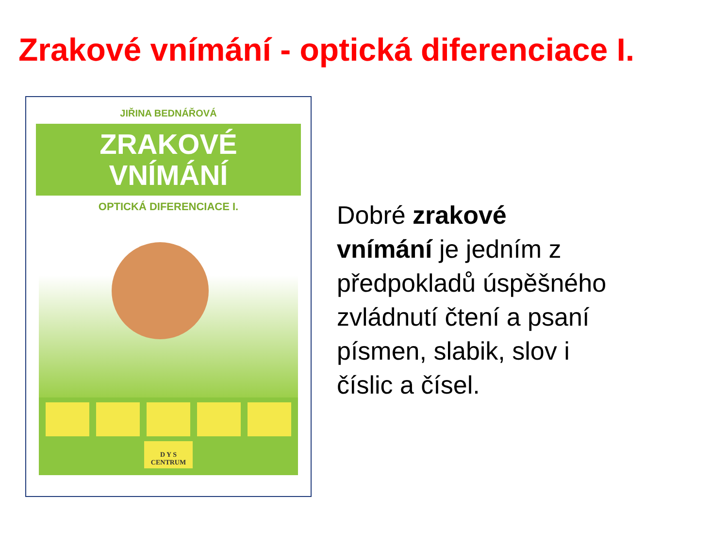Zrakové vnímání - optická diferenciace I.
JIŘINA BEDNÁŘOVÁ
ZRAKOVÉ
VNÍMÁNÍ
OPTICKÁ DIFERENCIACE I.
D Y S
CENTRUM
Dobré zrakové vnímání je jedním z předpokladů úspěšného zvládnutí čtení a psaní písmen, slabik, slov i číslic a čísel.